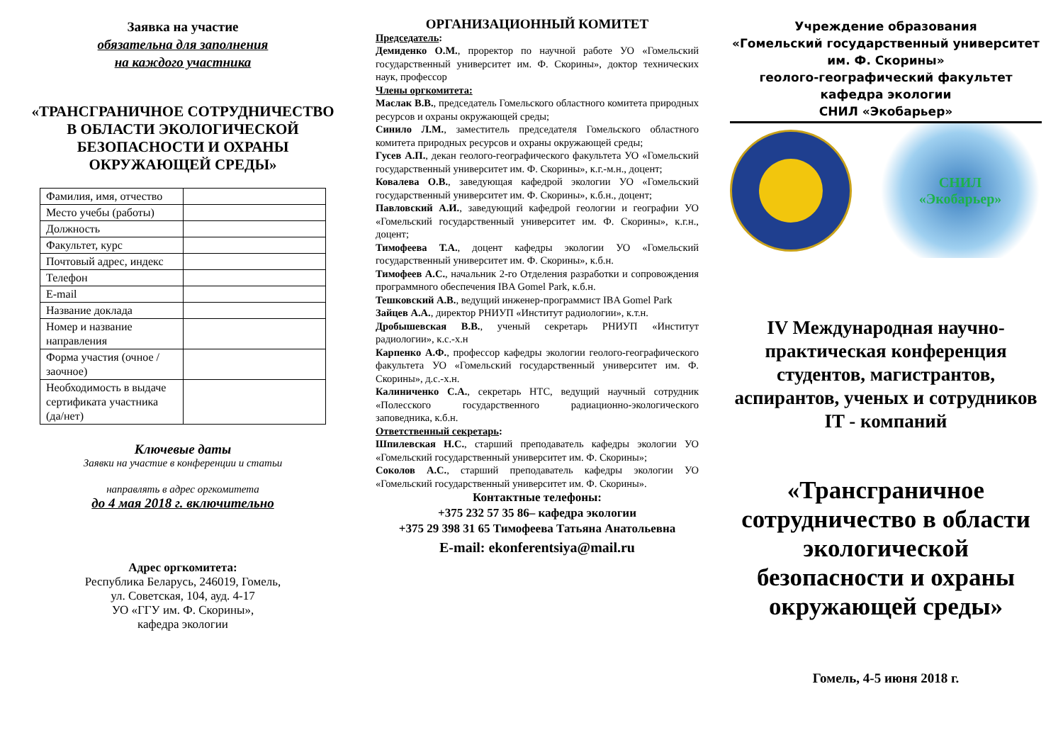Заявка на участие
обязательна для заполнения
на каждого участника
«ТРАНСГРАНИЧНОЕ СОТРУДНИЧЕСТВО В ОБЛАСТИ ЭКОЛОГИЧЕСКОЙ БЕЗОПАСНОСТИ И ОХРАНЫ ОКРУЖАЮЩЕЙ СРЕДЫ»
| Фамилия, имя, отчество | |
| Место учебы (работы) | |
| Должность | |
| Факультет, курс | |
| Почтовый адрес, индекс | |
| Телефон | |
| E-mail | |
| Название доклада | |
| Номер и название направления | |
| Форма участия (очное / заочное) | |
| Необходимость в выдаче сертификата участника (да/нет) | |
Ключевые даты
Заявки на участие в конференции и статьи
направлять в адрес оргкомитета
до 4 мая 2018 г. включительно
Адрес оргкомитета:
Республика Беларусь, 246019, Гомель,
ул. Советская, 104, ауд. 4-17
УО «ГГУ им. Ф. Скорины»,
кафедра экологии
ОРГАНИЗАЦИОННЫЙ КОМИТЕТ
Председатель:
Демиденко О.М., проректор по научной работе УО «Гомельский государственный университет им. Ф. Скорины», доктор технических наук, профессор
Члены оргкомитета:
Маслак В.В., председатель Гомельского областного комитета природных ресурсов и охраны окружающей среды;
Синило Л.М., заместитель председателя Гомельского областного комитета природных ресурсов и охраны окружающей среды;
Гусев А.П., декан геолого-географического факультета УО «Гомельский государственный университет им. Ф. Скорины», к.г.-м.н., доцент;
Ковалева О.В., заведующая кафедрой экологии УО «Гомельский государственный университет им. Ф. Скорины», к.б.н., доцент;
Павловский А.И., заведующий кафедрой геологии и географии УО «Гомельский государственный университет им. Ф. Скорины», к.г.н., доцент;
Тимофеева Т.А., доцент кафедры экологии УО «Гомельский государственный университет им. Ф. Скорины», к.б.н.
Тимофеев А.С., начальник 2-го Отделения разработки и сопровождения программного обеспечения IBA Gomel Park, к.б.н.
Тешковский А.В., ведущий инженер-программист IBA Gomel Park
Зайцев А.А., директор РНИУП «Институт радиологии», к.т.н.
Дробышевская В.В., ученый секретарь РНИУП «Институт радиологии», к.с.-х.н
Карпенко А.Ф., профессор кафедры экологии геолого-географического факультета УО «Гомельский государственный университет им. Ф. Скорины», д.с.-х.н.
Калиниченко С.А., секретарь НТС, ведущий научный сотрудник «Полесского государственного радиационно-экологического заповедника, к.б.н.
Ответственный секретарь:
Шпилевская Н.С., старший преподаватель кафедры экологии УО «Гомельский государственный университет им. Ф. Скорины»;
Соколов А.С., старший преподаватель кафедры экологии УО «Гомельский государственный университет им. Ф. Скорины».
Контактные телефоны:
+375 232 57 35 86– кафедра экологии
+375 29 398 31 65 Тимофеева Татьяна Анатольевна
E-mail: ekonferentsiya@mail.ru
Учреждение образования
«Гомельский государственный университет им. Ф. Скорины»
геолого-географический факультет
кафедра экологии
СНИЛ «Экобарьер»
СНИЛ
«Экобарьер»
IV Международная научно-практическая конференция студентов, магистрантов, аспирантов, ученых и сотрудников IT - компаний
«Трансграничное сотрудничество в области экологической безопасности и охраны окружающей среды»
Гомель, 4-5 июня 2018 г.